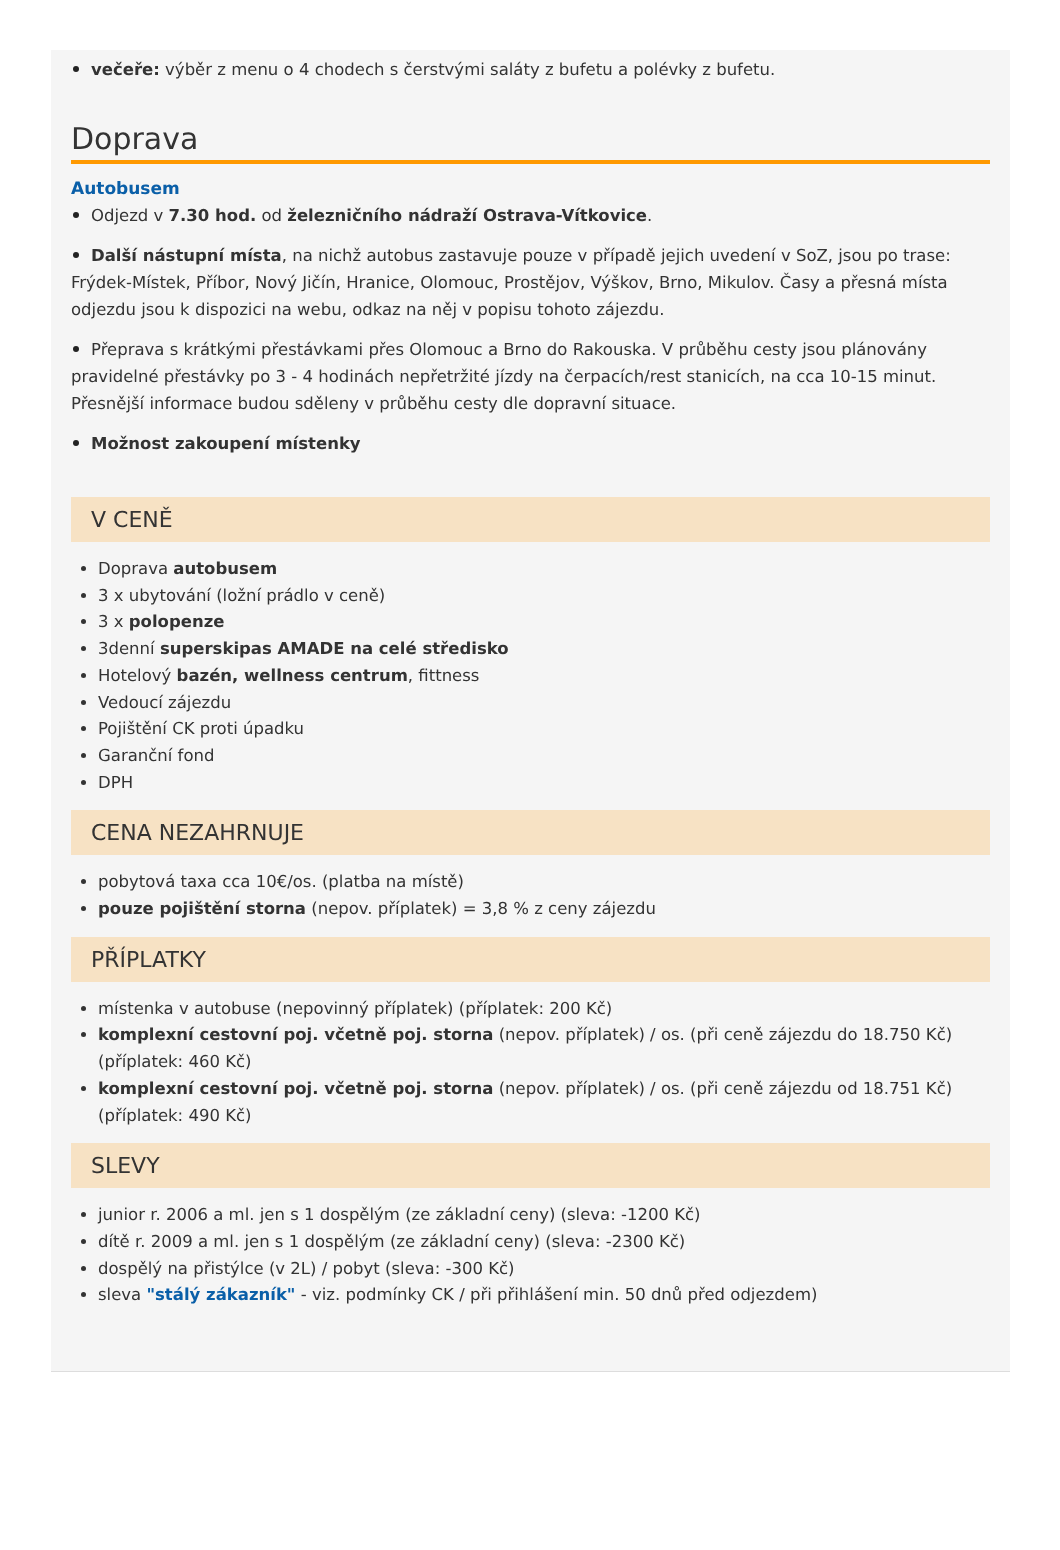večeře: výběr z menu o 4 chodech s čerstvými saláty z bufetu a polévky z bufetu.
Doprava
Autobusem
Odjezd v 7.30 hod. od železničního nádraží Ostrava-Vítkovice.
Další nástupní místa, na nichž autobus zastavuje pouze v případě jejich uvedení v SoZ, jsou po trase: Frýdek-Místek, Příbor, Nový Jičín, Hranice, Olomouc, Prostějov, Výškov, Brno, Mikulov. Časy a přesná místa odjezdu jsou k dispozici na webu, odkaz na něj v popisu tohoto zájezdu.
Přeprava s krátkými přestávkami přes Olomouc a Brno do Rakouska. V průběhu cesty jsou plánovány pravidelné přestávky po 3 - 4 hodinách nepřetržité jízdy na čerpacích/rest stanicích, na cca 10-15 minut. Přesnější informace budou sděleny v průběhu cesty dle dopravní situace.
Možnost zakoupení místenky
V CENĚ
Doprava autobusem
3 x ubytování (ložní prádlo v ceně)
3 x polopenze
3denní superskipas AMADE na celé středisko
Hotelový bazén, wellness centrum, fittness
Vedoucí zájezdu
Pojištění CK proti úpadku
Garanční fond
DPH
CENA NEZAHRNUJE
pobytová taxa cca 10€/os. (platba na místě)
pouze pojištění storna (nepov. příplatek) = 3,8 % z ceny zájezdu
PŘÍPLATKY
místenka v autobuse (nepovinný příplatek) (příplatek: 200 Kč)
komplexní cestovní poj. včetně poj. storna (nepov. příplatek) / os. (při ceně zájezdu do 18.750 Kč) (příplatek: 460 Kč)
komplexní cestovní poj. včetně poj. storna (nepov. příplatek) / os. (při ceně zájezdu od 18.751 Kč) (příplatek: 490 Kč)
SLEVY
junior r. 2006 a ml. jen s 1 dospělým (ze základní ceny) (sleva: -1200 Kč)
dítě r. 2009 a ml. jen s 1 dospělým (ze základní ceny) (sleva: -2300 Kč)
dospělý na přistýlce (v 2L) / pobyt (sleva: -300 Kč)
sleva "stálý zákazník" - viz. podmínky CK / při přihlášení min. 50 dnů před odjezdem)